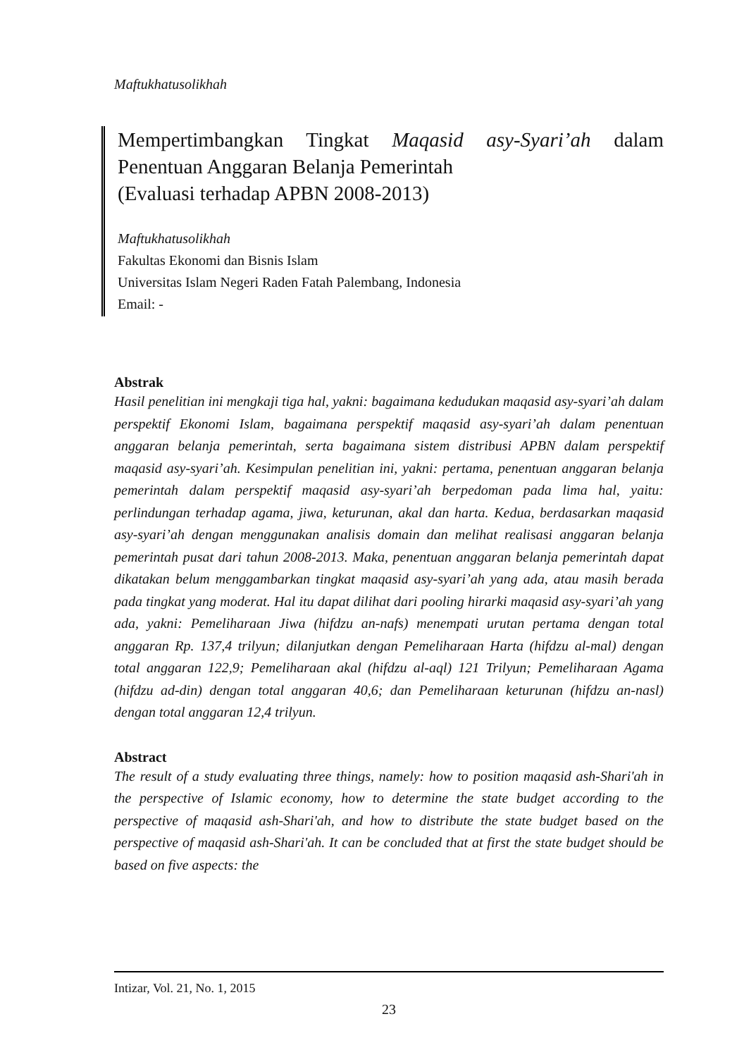Maftukhatusolikhah
Mempertimbangkan Tingkat Maqasid asy-Syari’ah dalam Penentuan Anggaran Belanja Pemerintah
(Evaluasi terhadap APBN 2008-2013)
Maftukhatusolikhah
Fakultas Ekonomi dan Bisnis Islam
Universitas Islam Negeri Raden Fatah Palembang, Indonesia
Email: -
Abstrak
Hasil penelitian ini mengkaji tiga hal, yakni: bagaimana kedudukan maqasid asy-syari’ah dalam perspektif Ekonomi Islam, bagaimana perspektif maqasid asy-syari’ah dalam penentuan anggaran belanja pemerintah, serta bagaimana sistem distribusi APBN dalam perspektif maqasid asy-syari’ah. Kesimpulan penelitian ini, yakni: pertama, penentuan anggaran belanja pemerintah dalam perspektif maqasid asy-syari’ah berpedoman pada lima hal, yaitu: perlindungan terhadap agama, jiwa, keturunan, akal dan harta. Kedua, berdasarkan maqasid asy-syari’ah dengan menggunakan analisis domain dan melihat realisasi anggaran belanja pemerintah pusat dari tahun 2008-2013. Maka, penentuan anggaran belanja pemerintah dapat dikatakan belum menggambarkan tingkat maqasid asy-syari’ah yang ada, atau masih berada pada tingkat yang moderat. Hal itu dapat dilihat dari pooling hirarki maqasid asy-syari’ah yang ada, yakni: Pemeliharaan Jiwa (hifdzu an-nafs) menempati urutan pertama dengan total anggaran Rp. 137,4 trilyun; dilanjutkan dengan Pemeliharaan Harta (hifdzu al-mal) dengan total anggaran 122,9; Pemeliharaan akal (hifdzu al-aql) 121 Trilyun; Pemeliharaan Agama (hifdzu ad-din) dengan total anggaran 40,6; dan Pemeliharaan keturunan (hifdzu an-nasl) dengan total anggaran 12,4 trilyun.
Abstract
The result of a study evaluating three things, namely: how to position maqasid ash-Shari'ah in the perspective of Islamic economy, how to determine the state budget according to the perspective of maqasid ash-Shari'ah, and how to distribute the state budget based on the perspective of maqasid ash-Shari'ah. It can be concluded that at first the state budget should be based on five aspects: the
Intizar, Vol. 21, No. 1, 2015
23